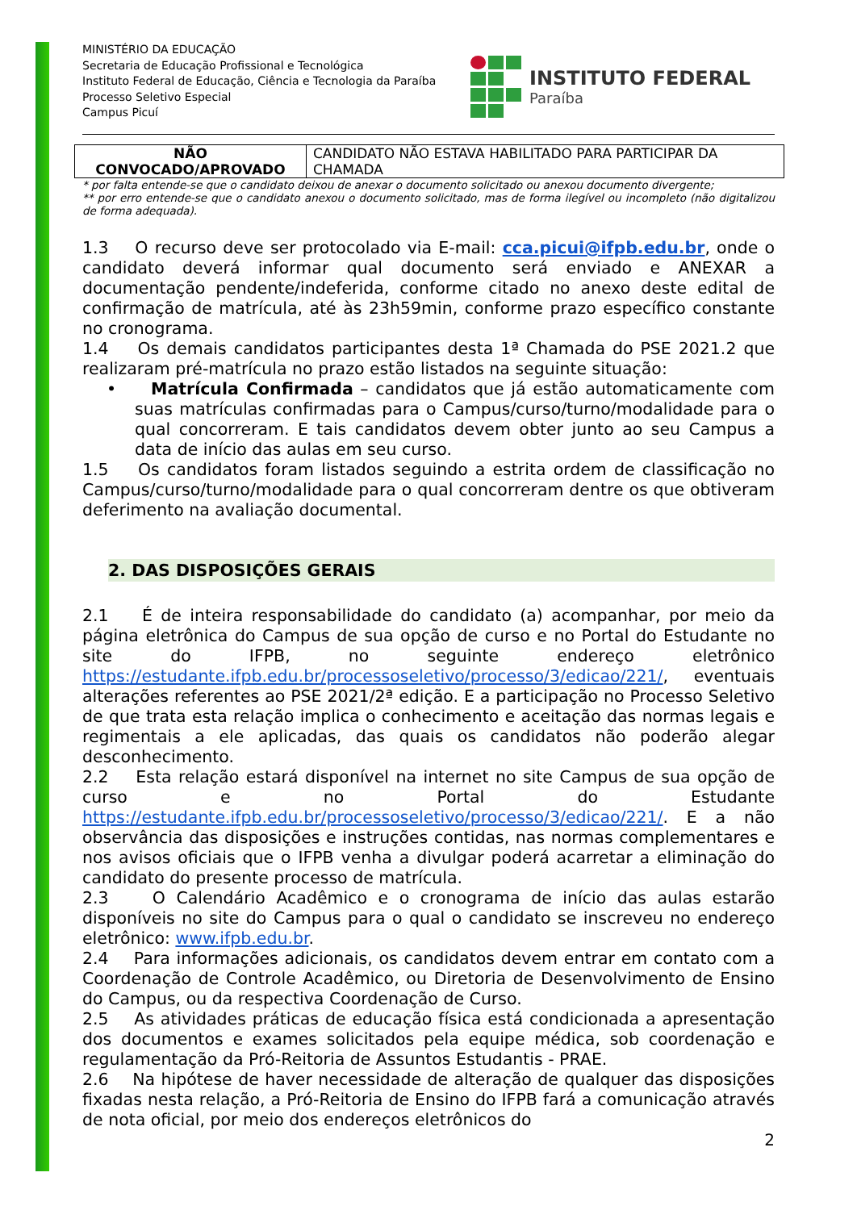MINISTÉRIO DA EDUCAÇÃO
Secretaria de Educação Profissional e Tecnológica
Instituto Federal de Educação, Ciência e Tecnologia da Paraíba
Processo Seletivo Especial
Campus Picuí
INSTITUTO FEDERAL
Paraíba
| NÃO CONVOCADO/APROVADO | CANDIDATO NÃO ESTAVA HABILITADO PARA PARTICIPAR DA CHAMADA |
* por falta entende-se que o candidato deixou de anexar o documento solicitado ou anexou documento divergente;
** por erro entende-se que o candidato anexou o documento solicitado, mas de forma ilegível ou incompleto (não digitalizou de forma adequada).
1.3 O recurso deve ser protocolado via E-mail: cca.picui@ifpb.edu.br, onde o candidato deverá informar qual documento será enviado e ANEXAR a documentação pendente/indeferida, conforme citado no anexo deste edital de confirmação de matrícula, até às 23h59min, conforme prazo específico constante no cronograma.
1.4 Os demais candidatos participantes desta 1ª Chamada do PSE 2021.2 que realizaram pré-matrícula no prazo estão listados na seguinte situação:
• Matrícula Confirmada – candidatos que já estão automaticamente com suas matrículas confirmadas para o Campus/curso/turno/modalidade para o qual concorreram. E tais candidatos devem obter junto ao seu Campus a data de início das aulas em seu curso.
1.5 Os candidatos foram listados seguindo a estrita ordem de classificação no Campus/curso/turno/modalidade para o qual concorreram dentre os que obtiveram deferimento na avaliação documental.
2. DAS DISPOSIÇÕES GERAIS
2.1 É de inteira responsabilidade do candidato (a) acompanhar, por meio da página eletrônica do Campus de sua opção de curso e no Portal do Estudante no site do IFPB, no seguinte endereço eletrônico https://estudante.ifpb.edu.br/processoseletivo/processo/3/edicao/221/, eventuais alterações referentes ao PSE 2021/2ª edição. E a participação no Processo Seletivo de que trata esta relação implica o conhecimento e aceitação das normas legais e regimentais a ele aplicadas, das quais os candidatos não poderão alegar desconhecimento.
2.2 Esta relação estará disponível na internet no site Campus de sua opção de curso e no Portal do Estudante https://estudante.ifpb.edu.br/processoseletivo/processo/3/edicao/221/. E a não observância das disposições e instruções contidas, nas normas complementares e nos avisos oficiais que o IFPB venha a divulgar poderá acarretar a eliminação do candidato do presente processo de matrícula.
2.3 O Calendário Acadêmico e o cronograma de início das aulas estarão disponíveis no site do Campus para o qual o candidato se inscreveu no endereço eletrônico: www.ifpb.edu.br.
2.4 Para informações adicionais, os candidatos devem entrar em contato com a Coordenação de Controle Acadêmico, ou Diretoria de Desenvolvimento de Ensino do Campus, ou da respectiva Coordenação de Curso.
2.5 As atividades práticas de educação física está condicionada a apresentação dos documentos e exames solicitados pela equipe médica, sob coordenação e regulamentação da Pró-Reitoria de Assuntos Estudantis - PRAE.
2.6 Na hipótese de haver necessidade de alteração de qualquer das disposições fixadas nesta relação, a Pró-Reitoria de Ensino do IFPB fará a comunicação através de nota oficial, por meio dos endereços eletrônicos do
2